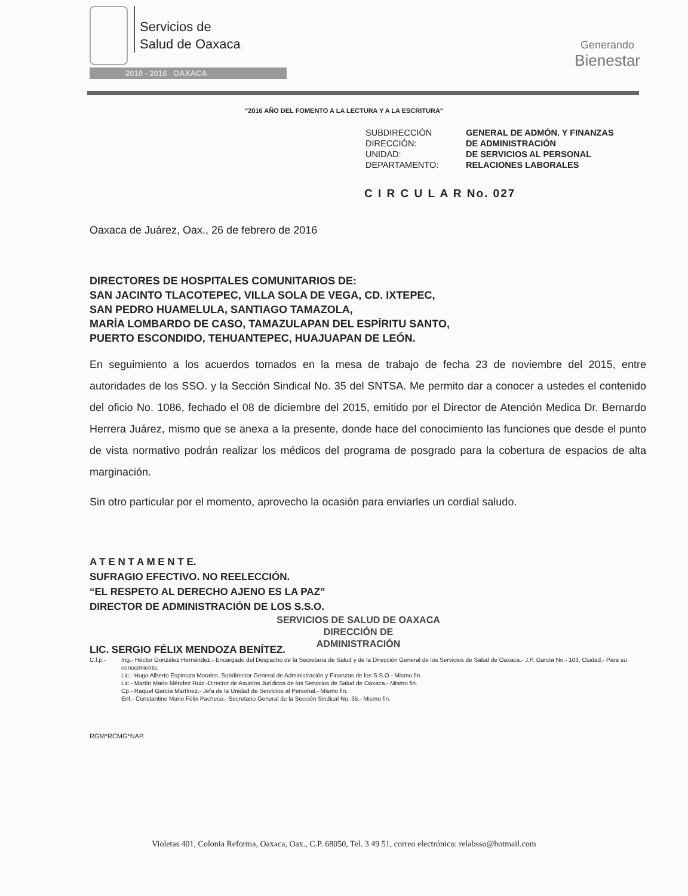Servicios de
Salud de Oaxaca
2010 - 2016 OAXACA
Generando
Bienestar
"2016 AÑO DEL FOMENTO A LA LECTURA Y A LA ESCRITURA"
SUBDIRECCIÓN
GENERAL DE ADMÓN. Y FINANZAS
DIRECCIÓN:
DE ADMINISTRACIÓN
UNIDAD:
DE SERVICIOS AL PERSONAL
DEPARTAMENTO:
RELACIONES LABORALES
C I R C U L A R No. 027
Oaxaca de Juárez, Oax., 26 de febrero de 2016
DIRECTORES DE HOSPITALES COMUNITARIOS DE:
SAN JACINTO TLACOTEPEC, VILLA SOLA DE VEGA, CD. IXTEPEC,
SAN PEDRO HUAMELULA, SANTIAGO TAMAZOLA,
MARÍA LOMBARDO DE CASO, TAMAZULAPAN DEL ESPÍRITU SANTO,
PUERTO ESCONDIDO, TEHUANTEPEC, HUAJUAPAN DE LEÓN.
En seguimiento a los acuerdos tomados en la mesa de trabajo de fecha 23 de noviembre del 2015, entre autoridades de los SSO. y la Sección Sindical No. 35 del SNTSA. Me permito dar a conocer a ustedes el contenido del oficio No. 1086, fechado el 08 de diciembre del 2015, emitido por el Director de Atención Medica Dr. Bernardo Herrera Juárez, mismo que se anexa a la presente, donde hace del conocimiento las funciones que desde el punto de vista normativo podrán realizar los médicos del programa de posgrado para la cobertura de espacios de alta marginación.
Sin otro particular por el momento, aprovecho la ocasión para enviarles un cordial saludo.
A T E N T A M E N T E.
SUFRAGIO EFECTIVO. NO REELECCIÓN.
“EL RESPETO AL DERECHO AJENO ES LA PAZ”
DIRECTOR DE ADMINISTRACIÓN DE LOS S.S.O.
LIC. SERGIO FÉLIX MENDOZA BENÍTEZ.
SERVICIOS DE SALUD DE OAXACA
DIRECCIÓN DE
ADMINISTRACIÓN
C.f.p.- Ing.- Héctor González Hernández.- Encargado del Despacho de la Secretaría de Salud y de la Dirección General de los Servicios de Salud de Oaxaca.- J.P. García No.- 103, Ciudad.- Para su conocimiento.
Lic.- Hugo Alberto Espinoza Morales, Subdirector General de Administración y Finanzas de los S.S.O.- Mismo fin.
Lic.- Martín Mario Méndez Ruiz.-Director de Asuntos Jurídicos de los Servicios de Salud de Oaxaca.- Mismo fin.
Cp.- Raquel García Martínez.- Jefa de la Unidad de Servicios al Personal.- Mismo fin.
Enf.- Constantino Mario Félix Pacheco.- Secretario General de la Sección Sindical No. 35.- Mismo fin.
RGM*RCMG*NAP.
Violetas 401, Colonia Reforma, Oaxaca, Oax., C.P. 68050, Tel. 3 49 51, correo electrónico: relabsso@hotmail.com